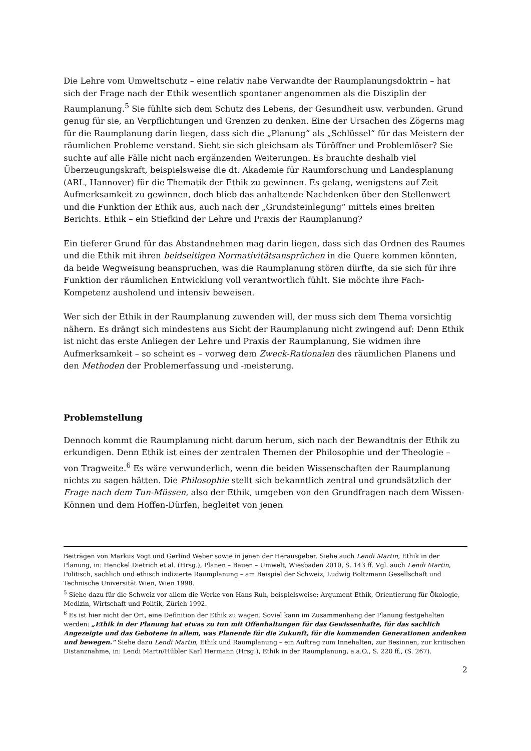Die Lehre vom Umweltschutz – eine relativ nahe Verwandte der Raumplanungsdoktrin – hat sich der Frage nach der Ethik wesentlich spontaner angenommen als die Disziplin der Raumplanung.<sup>5</sup> Sie fühlte sich dem Schutz des Lebens, der Gesundheit usw. verbunden. Grund genug für sie, an Verpflichtungen und Grenzen zu denken. Eine der Ursachen des Zögerns mag für die Raumplanung darin liegen, dass sich die „Planung“ als „Schlüssel“ für das Meistern der räumlichen Probleme verstand. Sieht sie sich gleichsam als Türöffner und Problemlöser? Sie suchte auf alle Fälle nicht nach ergänzenden Weiterungen. Es brauchte deshalb viel Überzeugungskraft, beispielsweise die dt. Akademie für Raumforschung und Landesplanung (ARL, Hannover) für die Thematik der Ethik zu gewinnen. Es gelang, wenigstens auf Zeit Aufmerksamkeit zu gewinnen, doch blieb das anhaltende Nachdenken über den Stellenwert und die Funktion der Ethik aus, auch nach der „Grundsteinlegung“ mittels eines breiten Berichts. Ethik – ein Stiefkind der Lehre und Praxis der Raumplanung?
Ein tieferer Grund für das Abstandnehmen mag darin liegen, dass sich das Ordnen des Raumes und die Ethik mit ihren beidseitigen Normativitätsansprüchen in die Quere kommen könnten, da beide Wegweisung beanspruchen, was die Raumplanung stören dürfte, da sie sich für ihre Funktion der räumlichen Entwicklung voll verantwortlich fühlt. Sie möchte ihre Fach-Kompetenz ausholend und intensiv beweisen.
Wer sich der Ethik in der Raumplanung zuwenden will, der muss sich dem Thema vorsichtig nähern. Es drängt sich mindestens aus Sicht der Raumplanung nicht zwingend auf: Denn Ethik ist nicht das erste Anliegen der Lehre und Praxis der Raumplanung, Sie widmen ihre Aufmerksamkeit – so scheint es – vorweg dem Zweck-Rationalen des räumlichen Planens und den Methoden der Problemerfassung und -meisterung.
Problemstellung
Dennoch kommt die Raumplanung nicht darum herum, sich nach der Bewandtnis der Ethik zu erkundigen. Denn Ethik ist eines der zentralen Themen der Philosophie und der Theologie – von Tragweite.<sup>6</sup> Es wäre verwunderlich, wenn die beiden Wissenschaften der Raumplanung nichts zu sagen hätten. Die Philosophie stellt sich bekanntlich zentral und grundsätzlich der Frage nach dem Tun-Müssen, also der Ethik, umgeben von den Grundfragen nach dem Wissen-Können und dem Hoffen-Dürfen, begleitet von jenen
Beiträgen von Markus Vogt und Gerlind Weber sowie in jenen der Herausgeber. Siehe auch Lendi Martin, Ethik in der Planung, in: Henckel Dietrich et al. (Hrsg.), Planen – Bauen – Umwelt, Wiesbaden 2010, S. 143 ff. Vgl. auch Lendi Martin, Politisch, sachlich und ethisch indizierte Raumplanung – am Beispiel der Schweiz, Ludwig Boltzmann Gesellschaft und Technische Universität Wien, Wien 1998.
<sup>5</sup> Siehe dazu für die Schweiz vor allem die Werke von Hans Ruh, beispielsweise: Argument Ethik, Orientierung für Ökologie, Medizin, Wirtschaft und Politik, Zürich 1992.
<sup>6</sup> Es ist hier nicht der Ort, eine Definition der Ethik zu wagen. Soviel kann im Zusammenhang der Planung festgehalten werden: „Ethik in der Planung hat etwas zu tun mit Offenhaltungen für das Gewissenhafte, für das sachlich Angezeigte und das Gebotene in allem, was Planende für die Zukunft, für die kommenden Generationen andenken und bewegen.“ Siehe dazu Lendi Martin, Ethik und Raumplanung – ein Auftrag zum Innehalten, zur Besinnen, zur kritischen Distanznahme, in: Lendi Martn/Hübler Karl Hermann (Hrsg.), Ethik in der Raumplanung, a.a.O., S. 220 ff., (S. 267).
2